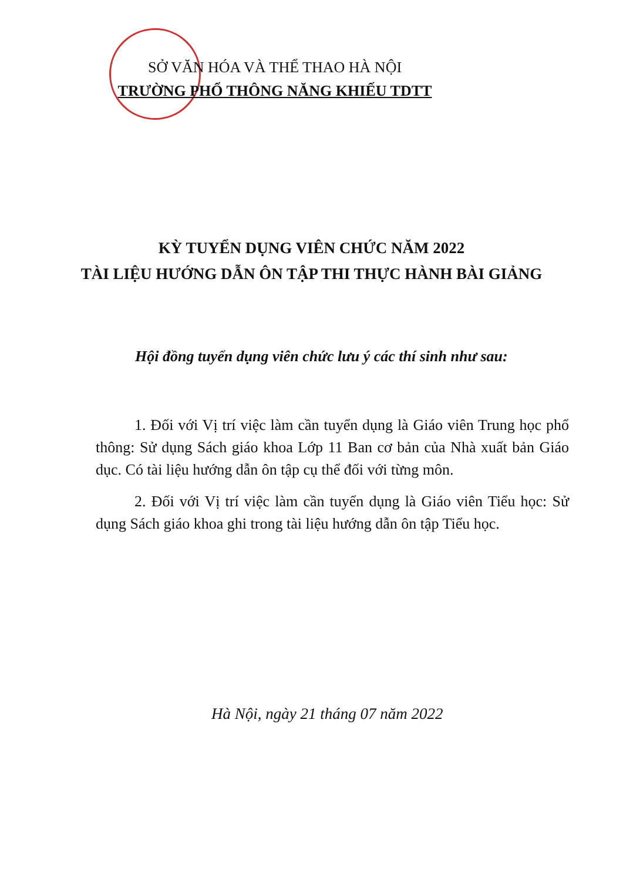SỞ VĂN HÓA VÀ THỂ THAO HÀ NỘI
TRƯỜNG PHỔ THÔNG NĂNG KHIẾU TDTT
KỲ TUYỂN DỤNG VIÊN CHỨC NĂM 2022
TÀI LIỆU HƯỚNG DẪN ÔN TẬP THI THỰC HÀNH BÀI GIẢNG
Hội đồng tuyển dụng viên chức lưu ý các thí sinh như sau:
1. Đối với Vị trí việc làm cần tuyển dụng là Giáo viên Trung học phổ thông: Sử dụng Sách giáo khoa Lớp 11 Ban cơ bản của Nhà xuất bản Giáo dục. Có tài liệu hướng dẫn ôn tập cụ thể đối với từng môn.
2. Đối với Vị trí việc làm cần tuyển dụng là Giáo viên Tiểu học: Sử dụng Sách giáo khoa ghi trong tài liệu hướng dẫn ôn tập Tiểu học.
Hà Nội, ngày 21 tháng 07 năm 2022